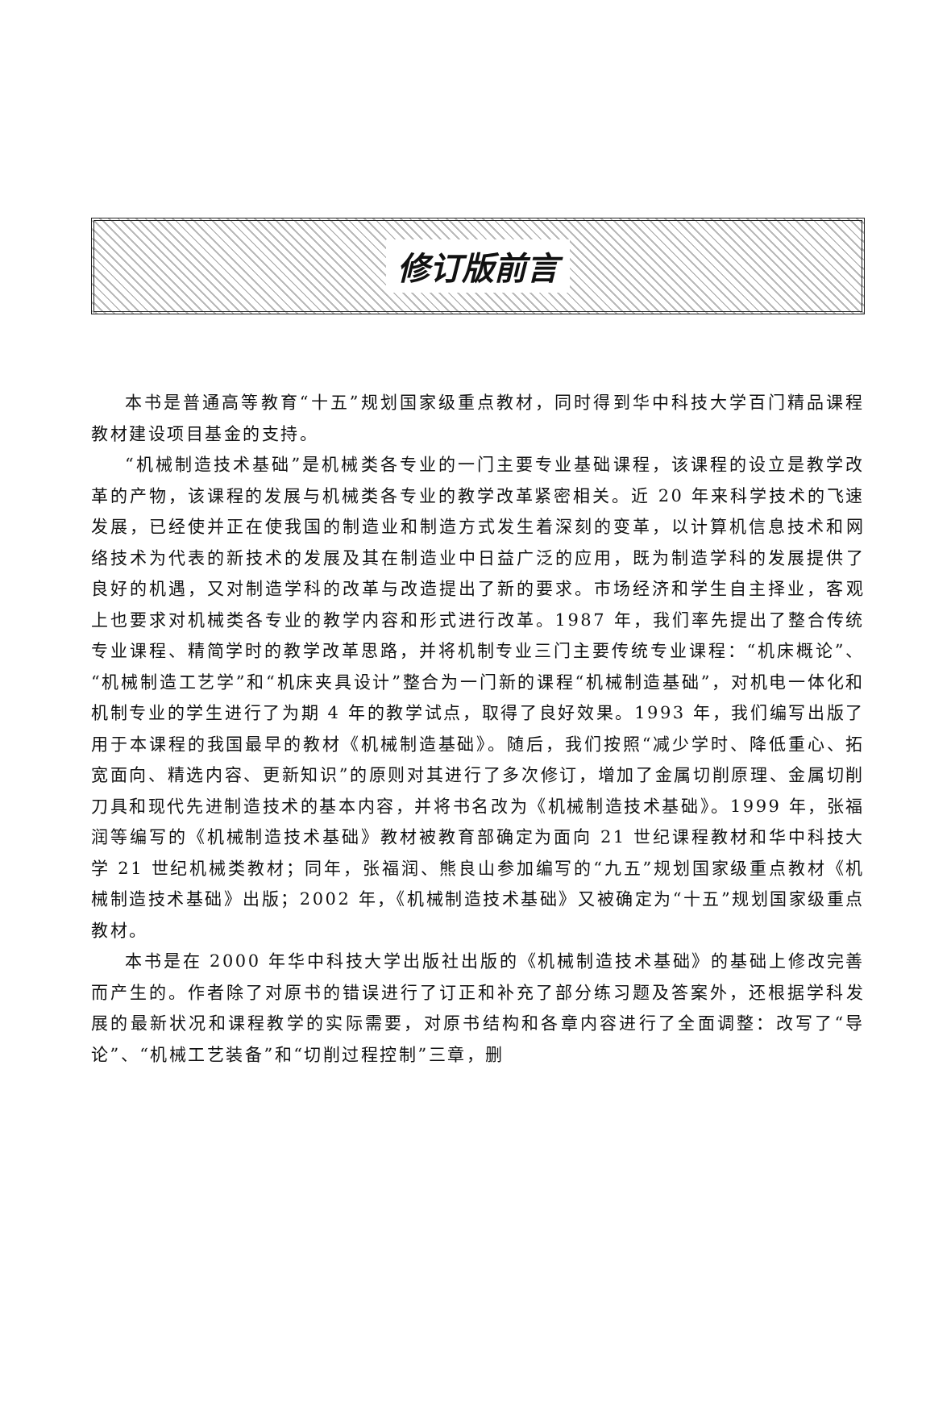修订版前言
本书是普通高等教育“十五”规划国家级重点教材，同时得到华中科技大学百门精品课程教材建设项目基金的支持。
“机械制造技术基础”是机械类各专业的一门主要专业基础课程，该课程的设立是教学改革的产物，该课程的发展与机械类各专业的教学改革紧密相关。近 20 年来科学技术的飞速发展，已经使并正在使我国的制造业和制造方式发生着深刻的变革，以计算机信息技术和网络技术为代表的新技术的发展及其在制造业中日益广泛的应用，既为制造学科的发展提供了良好的机遇，又对制造学科的改革与改造提出了新的要求。市场经济和学生自主择业，客观上也要求对机械类各专业的教学内容和形式进行改革。1987 年，我们率先提出了整合传统专业课程、精简学时的教学改革思路，并将机制专业三门主要传统专业课程：“机床概论”、“机械制造工艺学”和“机床夹具设计”整合为一门新的课程“机械制造基础”，对机电一体化和机制专业的学生进行了为期 4 年的教学试点，取得了良好效果。1993 年，我们编写出版了用于本课程的我国最早的教材《机械制造基础》。随后，我们按照“减少学时、降低重心、拓宽面向、精选内容、更新知识”的原则对其进行了多次修订，增加了金属切削原理、金属切削刀具和现代先进制造技术的基本内容，并将书名改为《机械制造技术基础》。1999 年，张福润等编写的《机械制造技术基础》教材被教育部确定为面向 21 世纪课程教材和华中科技大学 21 世纪机械类教材；同年，张福润、熊良山参加编写的“九五”规划国家级重点教材《机械制造技术基础》出版；2002 年，《机械制造技术基础》又被确定为“十五”规划国家级重点教材。
本书是在 2000 年华中科技大学出版社出版的《机械制造技术基础》的基础上修改完善而产生的。作者除了对原书的错误进行了订正和补充了部分练习题及答案外，还根据学科发展的最新状况和课程教学的实际需要，对原书结构和各章内容进行了全面调整：改写了“导论”、“机械工艺装备”和“切削过程控制”三章，删